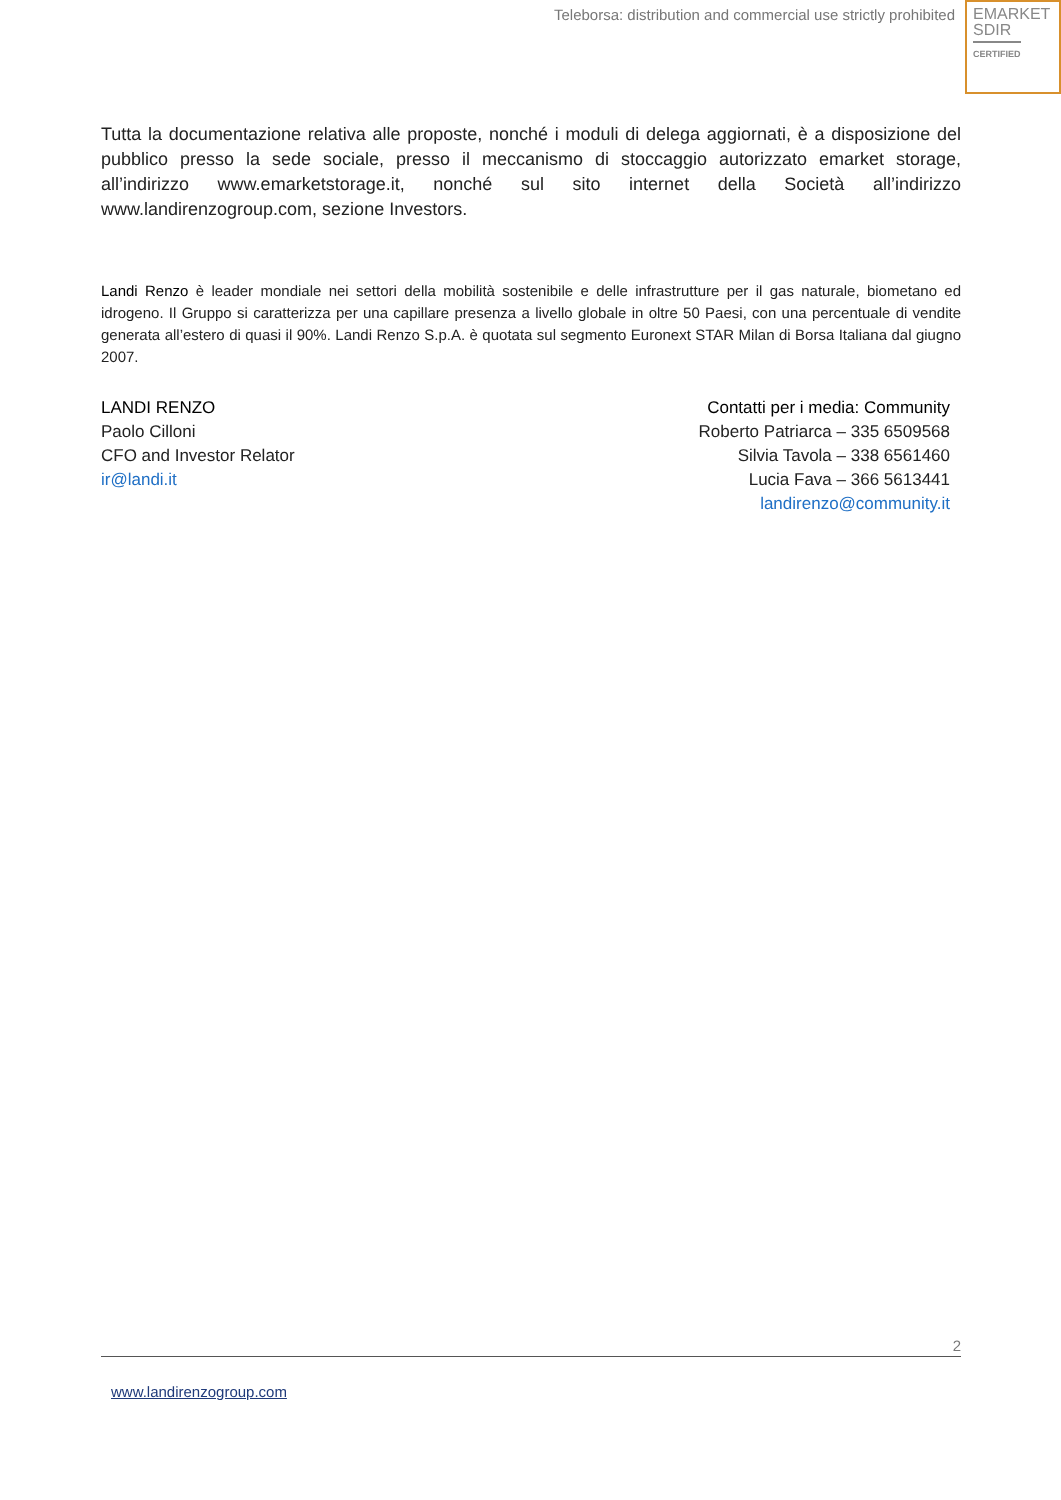Teleborsa: distribution and commercial use strictly prohibited
EMARKET
SDIR
CERTIFIED
Tutta la documentazione relativa alle proposte, nonché i moduli di delega aggiornati, è a disposizione del pubblico presso la sede sociale, presso il meccanismo di stoccaggio autorizzato emarket storage, all’indirizzo www.emarketstorage.it, nonché sul sito internet della Società all’indirizzo www.landirenzogroup.com, sezione Investors.
Landi Renzo è leader mondiale nei settori della mobilità sostenibile e delle infrastrutture per il gas naturale, biometano ed idrogeno. Il Gruppo si caratterizza per una capillare presenza a livello globale in oltre 50 Paesi, con una percentuale di vendite generata all’estero di quasi il 90%. Landi Renzo S.p.A. è quotata sul segmento Euronext STAR Milan di Borsa Italiana dal giugno 2007.
LANDI RENZO
Paolo Cilloni
CFO and Investor Relator
ir@landi.it
Contatti per i media: Community
Roberto Patriarca – 335 6509568
Silvia Tavola – 338 6561460
Lucia Fava – 366 5613441
landirenzo@community.it
2
www.landirenzogroup.com